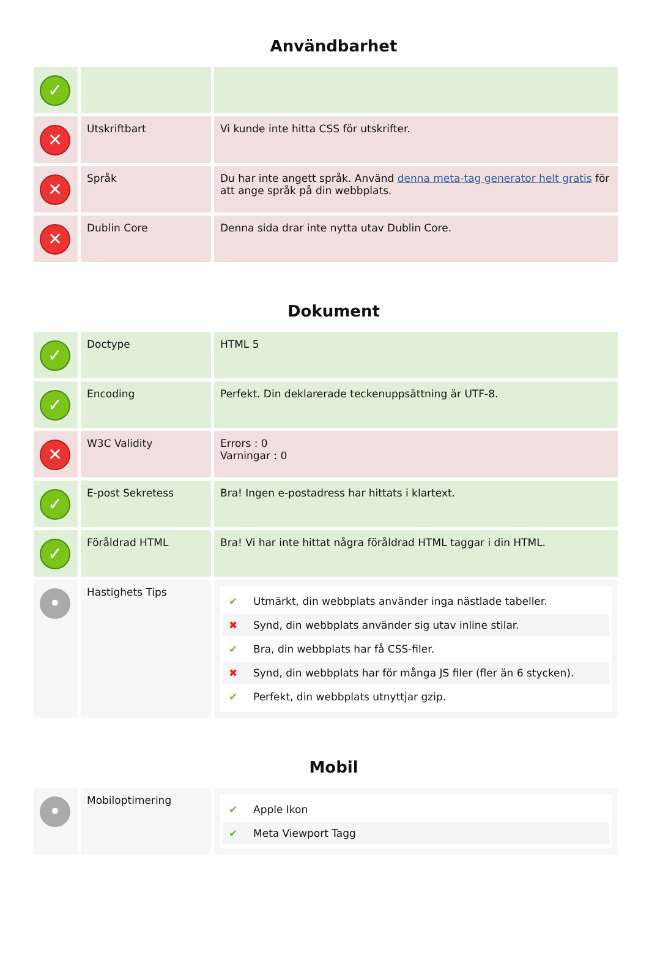Användbarhet
| ✓ | | |
| ✕ | Utskriftbart | Vi kunde inte hitta CSS för utskrifter. |
| ✕ | Språk | Du har inte angett språk. Använd denna meta-tag generator helt gratis för att ange språk på din webbplats. |
| ✕ | Dublin Core | Denna sida drar inte nytta utav Dublin Core. |
Dokument
| ✓ | Doctype | HTML 5 |
| ✓ | Encoding | Perfekt. Din deklarerade teckenuppsättning är UTF-8. |
| ✕ | W3C Validity | Errors : 0 Varningar : 0 |
| ✓ | E-post Sekretess | Bra! Ingen e-postadress har hittats i klartext. |
| ✓ | Föråldrad HTML | Bra! Vi har inte hittat några föråldrad HTML taggar i din HTML. |
| • | Hastighets Tips | ✔ Utmärkt, din webbplats använder inga nästlade tabeller. ✖ Synd, din webbplats använder sig utav inline stilar. ✔ Bra, din webbplats har få CSS-filer. ✖ Synd, din webbplats har för många JS filer (fler än 6 stycken). ✔ Perfekt, din webbplats utnyttjar gzip. |
Mobil
| • | Mobiloptimering | ✔ Apple Ikon ✔ Meta Viewport Tagg |